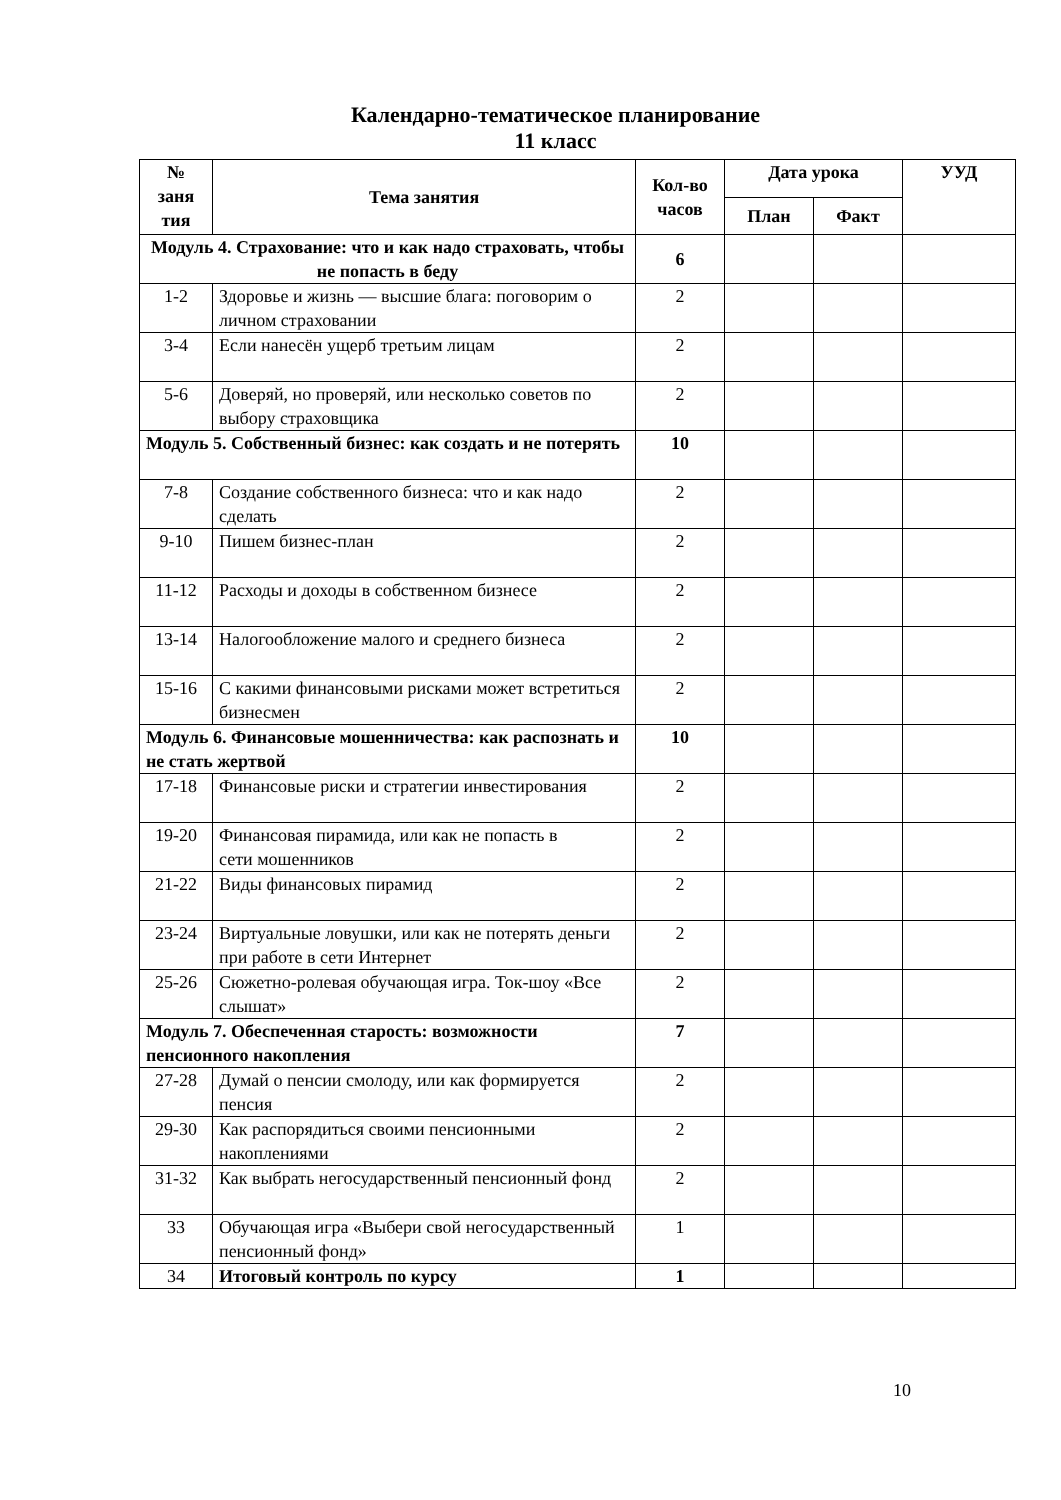Календарно-тематическое планирование
11 класс
| № заня тия | Тема занятия | Кол-во часов | Дата урока | | УУД |
| --- | --- | --- | --- | --- | --- |
| | | | План | Факт | |
| Модуль 4. Страхование: что и как надо страховать, чтобы не попасть в беду | | 6 | | | |
| 1-2 | Здоровье и жизнь — высшие блага: поговорим о личном страховании | 2 | | | |
| 3-4 | Если нанесён ущерб третьим лицам | 2 | | | |
| 5-6 | Доверяй, но проверяй, или несколько советов по выбору страховщика | 2 | | | |
| Модуль 5. Собственный бизнес: как создать и не потерять | | 10 | | | |
| 7-8 | Создание собственного бизнеса: что и как надо сделать | 2 | | | |
| 9-10 | Пишем бизнес-план | 2 | | | |
| 11-12 | Расходы и доходы в собственном бизнесе | 2 | | | |
| 13-14 | Налогообложение малого и среднего бизнеса | 2 | | | |
| 15-16 | С какими финансовыми рисками может встретиться бизнесмен | 2 | | | |
| Модуль 6. Финансовые мошенничества: как распознать и не стать жертвой | | 10 | | | |
| 17-18 | Финансовые риски и стратегии инвестирования | 2 | | | |
| 19-20 | Финансовая пирамида, или как не попасть в сети мошенников | 2 | | | |
| 21-22 | Виды финансовых пирамид | 2 | | | |
| 23-24 | Виртуальные ловушки, или как не потерять деньги при работе в сети Интернет | 2 | | | |
| 25-26 | Сюжетно-ролевая обучающая игра. Ток-шоу «Все слышат» | 2 | | | |
| Модуль 7. Обеспеченная старость: возможности пенсионного накопления | | 7 | | | |
| 27-28 | Думай о пенсии смолоду, или как формируется пенсия | 2 | | | |
| 29-30 | Как распорядиться своими пенсионными накоплениями | 2 | | | |
| 31-32 | Как выбрать негосударственный пенсионный фонд | 2 | | | |
| 33 | Обучающая игра «Выбери свой негосударственный пенсионный фонд» | 1 | | | |
| 34 | Итоговый контроль по курсу | 1 | | | |
10